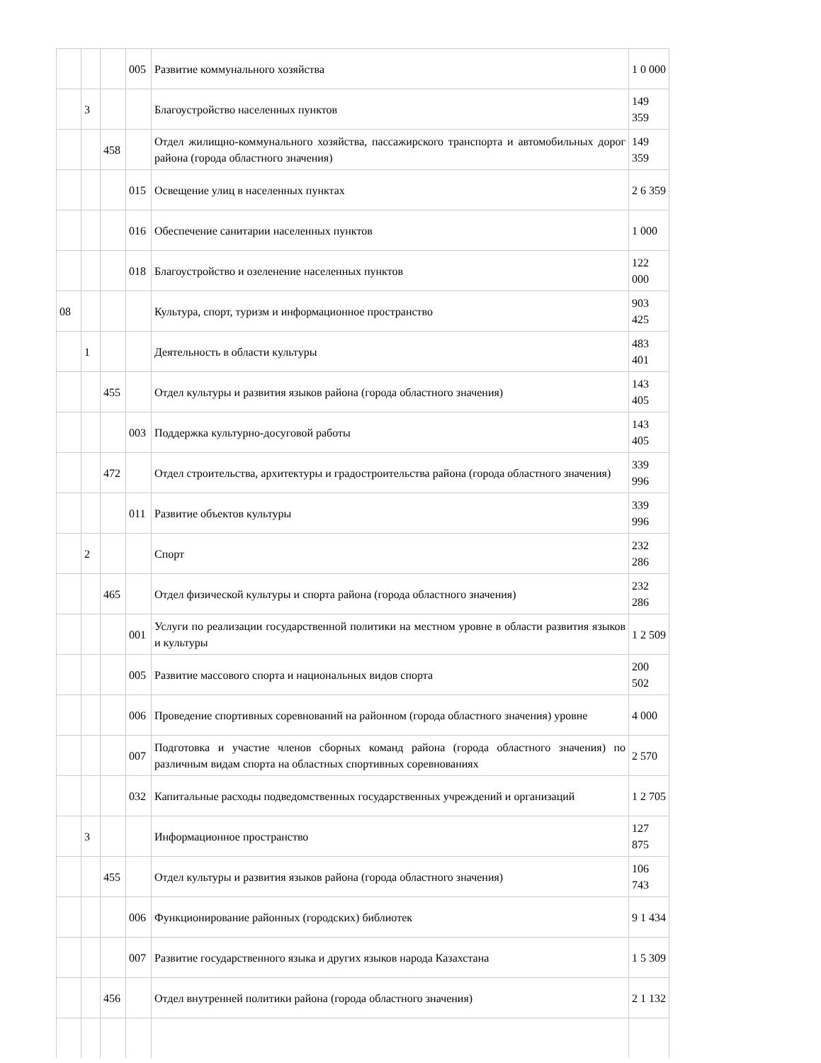| | | | 005 | Развитие коммунального хозяйства | 1 0 000 |
| | 3 | | | Благоустройство населенных пунктов | 149 359 |
| | | 458 | | Отдел жилищно-коммунального хозяйства, пассажирского транспорта и автомобильных дорог района (города областного значения) | 149 359 |
| | | | 015 | Освещение улиц в населенных пунктах | 2 6 359 |
| | | | 016 | Обеспечение санитарии населенных пунктов | 1 000 |
| | | | 018 | Благоустройство и озеленение населенных пунктов | 122 000 |
| 08 | | | | Культура, спорт, туризм и информационное пространство | 903 425 |
| | 1 | | | Деятельность в области культуры | 483 401 |
| | | 455 | | Отдел культуры и развития языков района (города областного значения) | 143 405 |
| | | | 003 | Поддержка культурно-досуговой работы | 143 405 |
| | | 472 | | Отдел строительства, архитектуры и градостроительства района (города областного значения) | 339 996 |
| | | | 011 | Развитие объектов культуры | 339 996 |
| | 2 | | | Спорт | 232 286 |
| | | 465 | | Отдел физической культуры и спорта района (города областного значения) | 232 286 |
| | | | 001 | Услуги по реализации государственной политики на местном уровне в области развития языков и культуры | 1 2 509 |
| | | | 005 | Развитие массового спорта и национальных видов спорта | 200 502 |
| | | | 006 | Проведение спортивных соревнований на районном (города областного значения) уровне | 4 000 |
| | | | 007 | Подготовка и участие членов сборных команд района (города областного значения) по различным видам спорта на областных спортивных соревнованиях | 2 570 |
| | | | 032 | Капитальные расходы подведомственных государственных учреждений и организаций | 1 2 705 |
| | 3 | | | Информационное пространство | 127 875 |
| | | 455 | | Отдел культуры и развития языков района (города областного значения) | 106 743 |
| | | | 006 | Функционирование районных (городских) библиотек | 9 1 434 |
| | | | 007 | Развитие государственного языка и других языков народа Казахстана | 1 5 309 |
| | | 456 | | Отдел внутренней политики района (города областного значения) | 2 1 132 |